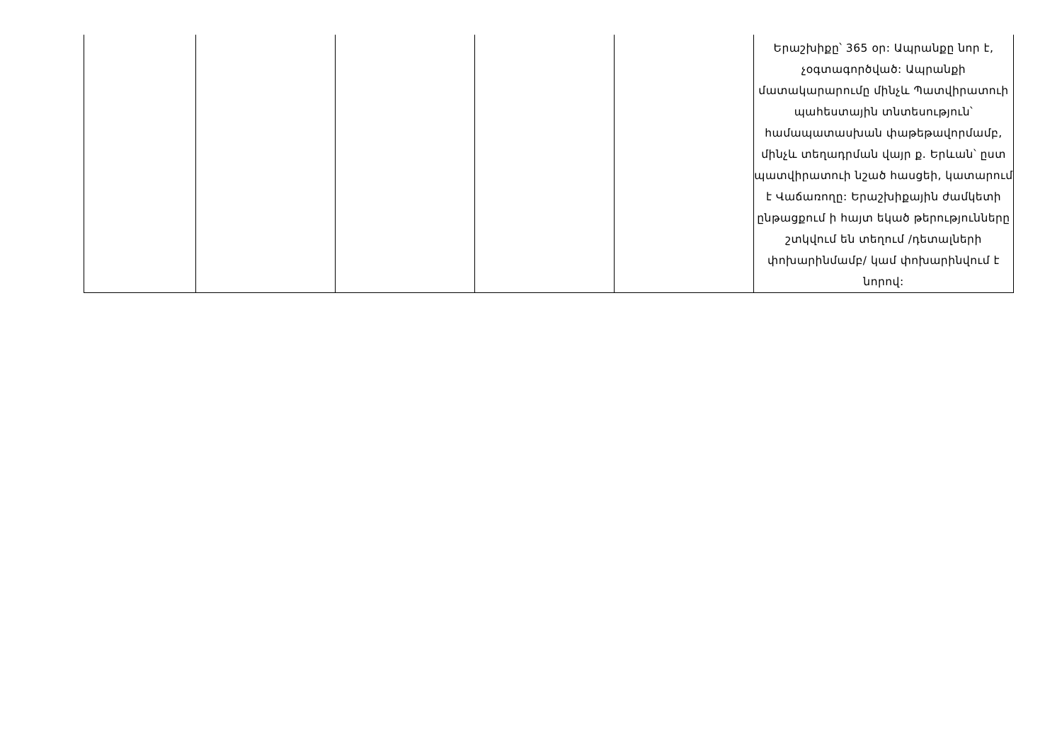| | | | | | Երաշխիքը՝ 365 օր: Ապրանքը նոր է, չօգտագործված: Ապրանքի մատակարարումը մինչև Պատվիրատուի պահեստային տնտեսություն՝ համապատասխան փաթեթավորմամբ, մինչև տեղադրման վայր ք. Երևան՝ ըստ պատվիրատուի նշած հասցեի, կատարում է Վաճառողը: Երաշխիքային ժամկետի ընթացքում ի հայտ եկած թերությունները շտկվում են տեղում /դետալների փոխարինմամբ/ կամ փոխարինվում է նորով: |